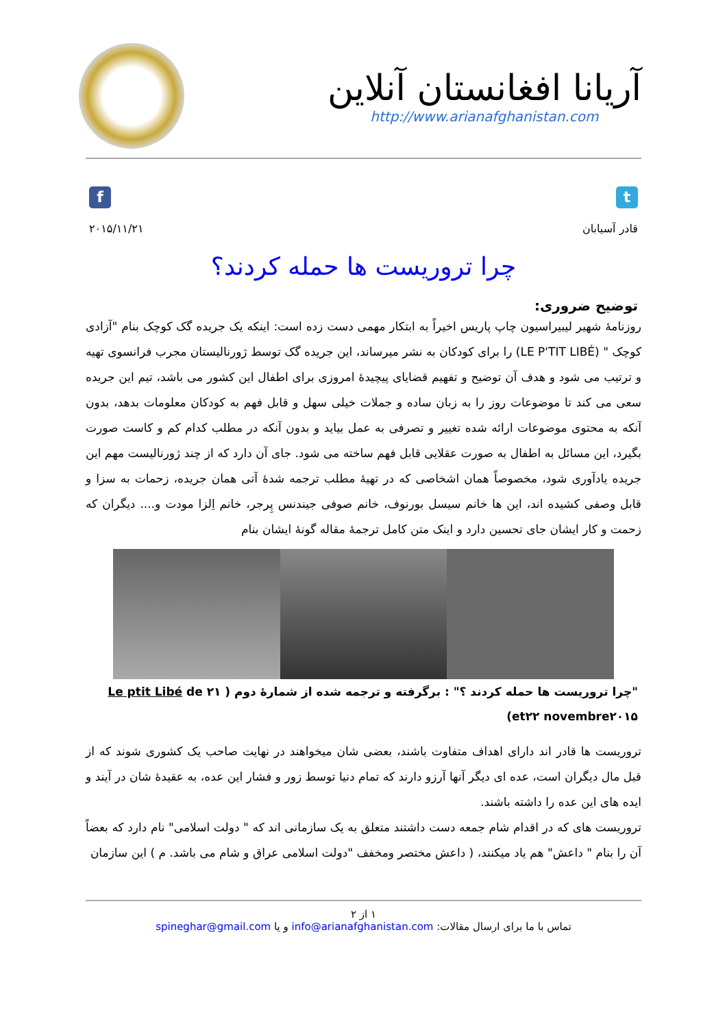آریانا افغانستان آنلاین
http://www.arianafghanistan.com
f t
قادر آسیابان ۲۰۱۵/۱۱/۲۱
چرا تروریست ها حمله کردند؟
توضیح ضروری:
روزنامۀ شهیر لیبیراسیون چاپ پاریس اخیراً به ابتکار مهمی دست زده است: اینکه یک جریده گک کوچک بنام "آزادی کوچک " (LE P'TIT LIBÉ) را برای کودکان به نشر میرساند، این جریده گک توسط ژورنالیستان مجرب فرانسوی تهیه و ترتیب می شود و هدف آن توضیح و تفهیم قضایای پیچیدۀ امروزی برای اطفال این کشور می باشد، تیم این جریده سعی می کند تا موضوعات روز را به زبان ساده و جملات خیلی سهل و قابل فهم به کودکان معلومات بدهد، بدون آنکه به محتوی موضوعات ارائه شده تغییر و تصرفی به عمل بیاید و بدون آنکه در مطلب کدام کم و کاست صورت بگیرد، این مسائل به اطفال به صورت عقلایی قابل فهم ساخته می شود. جای آن دارد که از چند ژورنالیست مهم این جریده یادآوری شود، مخصوصاً همان اشخاصی که در تهیۀ مطلب ترجمه شدۀ آتی همان جریده، زحمات به سزا و قابل وصفی کشیده اند، این ها خانم سیسل بورنوف، خانم صوفی جیندنس پِرجر، خانم اِلزا مودت و.... دیگران که زحمت و کار ایشان جای تحسین دارد و اینک متن کامل ترجمۀ مقاله گونۀ ایشان بنام
"چرا تروریست ها حمله کردند ؟" : برگرفته و ترجمه شده از شمارۀ دوم ( Le ptit Libé de ۲۱ et۲۲ novembre۲۰۱۵)
تروریست ها قادر اند دارای اهداف متفاوت باشند، بعضی شان میخواهند در نهایت صاحب یک کشوری شوند که از قبل مال دیگران است، عده ای دیگر آنها آرزو دارند که تمام دنیا توسط زور و فشار این عده، به عقیدۀ شان در آیند و ایده های این عده را داشته باشند.
تروریست های که در اقدام شام جمعه دست داشتند متعلق به یک سازمانی اند که " دولت اسلامی" نام دارد که بعضاً آن را بنام " داعش" هم یاد میکنند، ( داعش مختصر ومخفف "دولت اسلامی عراق و شام می باشد. م ) این سازمان
۱ از ۲
تماس با ما برای ارسال مقالات: info@arianafghanistan.com و یا spineghar@gmail.com